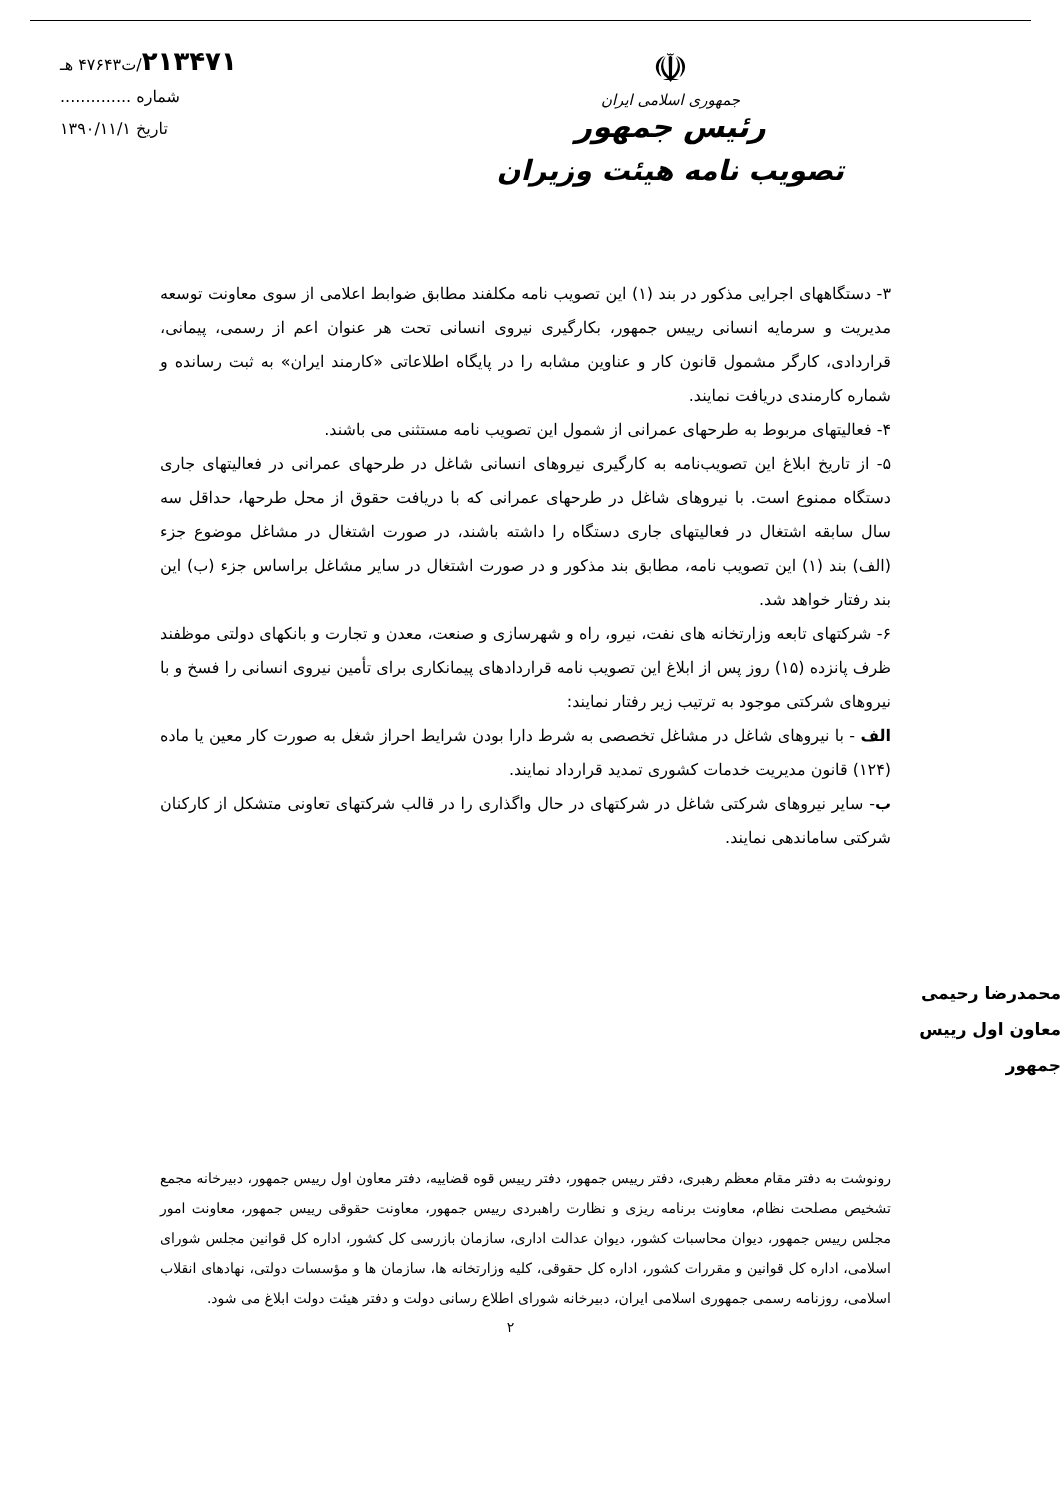☫
جمهوری اسلامی ایران
رئیس جمهور
تصویب نامه هیئت وزیران
۲۱۳۴۷۱/ت۴۷۶۴۳ هـ
شماره ..............
تاریخ ۱۳۹۰/۱۱/۱
۳- دستگاههای اجرایی مذکور در بند (۱) این تصویب نامه مکلفند مطابق ضوابط اعلامی از سوی معاونت توسعه مدیریت و سرمایه انسانی رییس جمهور، بکارگیری نیروی انسانی تحت هر عنوان اعم از رسمی، پیمانی، قراردادی، کارگر مشمول قانون کار و عناوین مشابه را در پایگاه اطلاعاتی «کارمند ایران» به ثبت رسانده و شماره کارمندی دریافت نمایند.
۴- فعالیتهای مربوط به طرحهای عمرانی از شمول این تصویب نامه مستثنی می باشند.
۵- از تاریخ ابلاغ این تصویب‌نامه به کارگیری نیروهای انسانی شاغل در طرحهای عمرانی در فعالیتهای جاری دستگاه ممنوع است. با نیروهای شاغل در طرحهای عمرانی که با دریافت حقوق از محل طرحها، حداقل سه سال سابقه اشتغال در فعالیتهای جاری دستگاه را داشته باشند، در صورت اشتغال در مشاغل موضوع جزء (الف) بند (۱) این تصویب نامه، مطابق بند مذکور و در صورت اشتغال در سایر مشاغل براساس جزء (ب) این بند رفتار خواهد شد.
۶- شرکتهای تابعه وزارتخانه های نفت، نیرو، راه و شهرسازی و صنعت، معدن و تجارت و بانکهای دولتی موظفند ظرف پانزده (۱۵) روز پس از ابلاغ این تصویب نامه قراردادهای پیمانکاری برای تأمین نیروی انسانی را فسخ و با نیروهای شرکتی موجود به ترتیب زیر رفتار نمایند:
الف - با نیروهای شاغل در مشاغل تخصصی به شرط دارا بودن شرایط احراز شغل به صورت کار معین یا ماده (۱۲۴) قانون مدیریت خدمات کشوری تمدید قرارداد نمایند.
ب- سایر نیروهای شرکتی شاغل در شرکتهای در حال واگذاری را در قالب شرکتهای تعاونی متشکل از کارکنان شرکتی ساماندهی نمایند.
محمدرضا رحیمی
معاون اول رییس جمهور
رونوشت به دفتر مقام معظم رهبری، دفتر رییس جمهور، دفتر رییس قوه قضاییه، دفتر معاون اول رییس جمهور، دبیرخانه مجمع تشخیص مصلحت نظام، معاونت برنامه ریزی و نظارت راهبردی رییس جمهور، معاونت حقوقی رییس جمهور، معاونت امور مجلس رییس جمهور، دیوان محاسبات کشور، دیوان عدالت اداری، سازمان بازرسی کل کشور، اداره کل قوانین مجلس شورای اسلامی، اداره کل قوانین و مقررات کشور، اداره کل حقوقی، کلیه وزارتخانه ها، سازمان ها و مؤسسات دولتی، نهادهای انقلاب اسلامی، روزنامه رسمی جمهوری اسلامی ایران، دبیرخانه شورای اطلاع رسانی دولت و دفتر هیئت دولت ابلاغ می شود.
۲